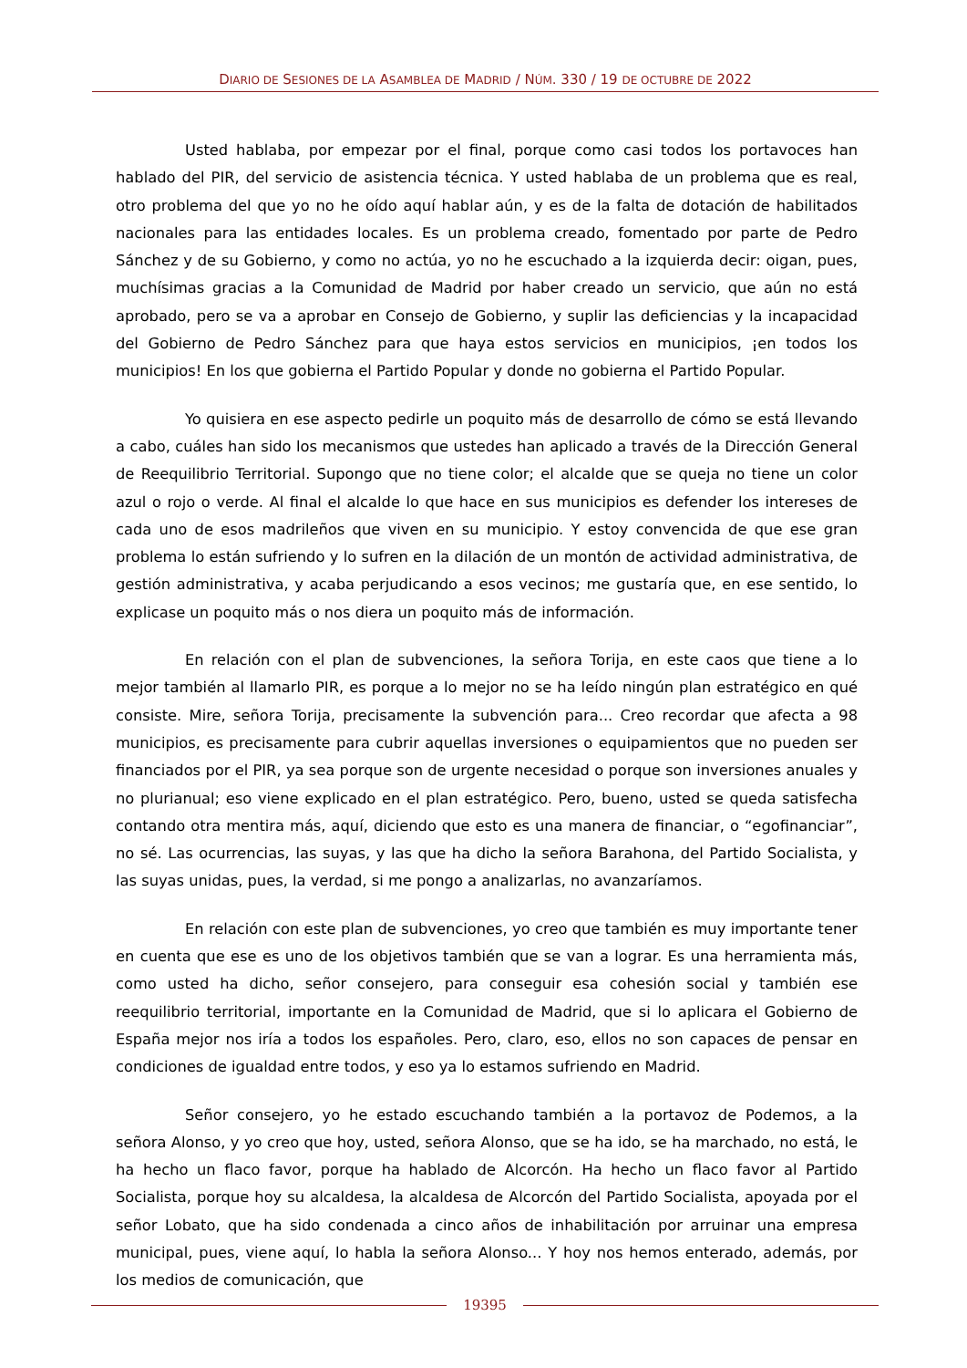DIARIO DE SESIONES DE LA ASAMBLEA DE MADRID / NÚM. 330 / 19 DE OCTUBRE DE 2022
Usted hablaba, por empezar por el final, porque como casi todos los portavoces han hablado del PIR, del servicio de asistencia técnica. Y usted hablaba de un problema que es real, otro problema del que yo no he oído aquí hablar aún, y es de la falta de dotación de habilitados nacionales para las entidades locales. Es un problema creado, fomentado por parte de Pedro Sánchez y de su Gobierno, y como no actúa, yo no he escuchado a la izquierda decir: oigan, pues, muchísimas gracias a la Comunidad de Madrid por haber creado un servicio, que aún no está aprobado, pero se va a aprobar en Consejo de Gobierno, y suplir las deficiencias y la incapacidad del Gobierno de Pedro Sánchez para que haya estos servicios en municipios, ¡en todos los municipios! En los que gobierna el Partido Popular y donde no gobierna el Partido Popular.
Yo quisiera en ese aspecto pedirle un poquito más de desarrollo de cómo se está llevando a cabo, cuáles han sido los mecanismos que ustedes han aplicado a través de la Dirección General de Reequilibrio Territorial. Supongo que no tiene color; el alcalde que se queja no tiene un color azul o rojo o verde. Al final el alcalde lo que hace en sus municipios es defender los intereses de cada uno de esos madrileños que viven en su municipio. Y estoy convencida de que ese gran problema lo están sufriendo y lo sufren en la dilación de un montón de actividad administrativa, de gestión administrativa, y acaba perjudicando a esos vecinos; me gustaría que, en ese sentido, lo explicase un poquito más o nos diera un poquito más de información.
En relación con el plan de subvenciones, la señora Torija, en este caos que tiene a lo mejor también al llamarlo PIR, es porque a lo mejor no se ha leído ningún plan estratégico en qué consiste. Mire, señora Torija, precisamente la subvención para... Creo recordar que afecta a 98 municipios, es precisamente para cubrir aquellas inversiones o equipamientos que no pueden ser financiados por el PIR, ya sea porque son de urgente necesidad o porque son inversiones anuales y no plurianual; eso viene explicado en el plan estratégico. Pero, bueno, usted se queda satisfecha contando otra mentira más, aquí, diciendo que esto es una manera de financiar, o “egofinanciar”, no sé. Las ocurrencias, las suyas, y las que ha dicho la señora Barahona, del Partido Socialista, y las suyas unidas, pues, la verdad, si me pongo a analizarlas, no avanzaríamos.
En relación con este plan de subvenciones, yo creo que también es muy importante tener en cuenta que ese es uno de los objetivos también que se van a lograr. Es una herramienta más, como usted ha dicho, señor consejero, para conseguir esa cohesión social y también ese reequilibrio territorial, importante en la Comunidad de Madrid, que si lo aplicara el Gobierno de España mejor nos iría a todos los españoles. Pero, claro, eso, ellos no son capaces de pensar en condiciones de igualdad entre todos, y eso ya lo estamos sufriendo en Madrid.
Señor consejero, yo he estado escuchando también a la portavoz de Podemos, a la señora Alonso, y yo creo que hoy, usted, señora Alonso, que se ha ido, se ha marchado, no está, le ha hecho un flaco favor, porque ha hablado de Alcorcón. Ha hecho un flaco favor al Partido Socialista, porque hoy su alcaldesa, la alcaldesa de Alcorcón del Partido Socialista, apoyada por el señor Lobato, que ha sido condenada a cinco años de inhabilitación por arruinar una empresa municipal, pues, viene aquí, lo habla la señora Alonso... Y hoy nos hemos enterado, además, por los medios de comunicación, que
19395